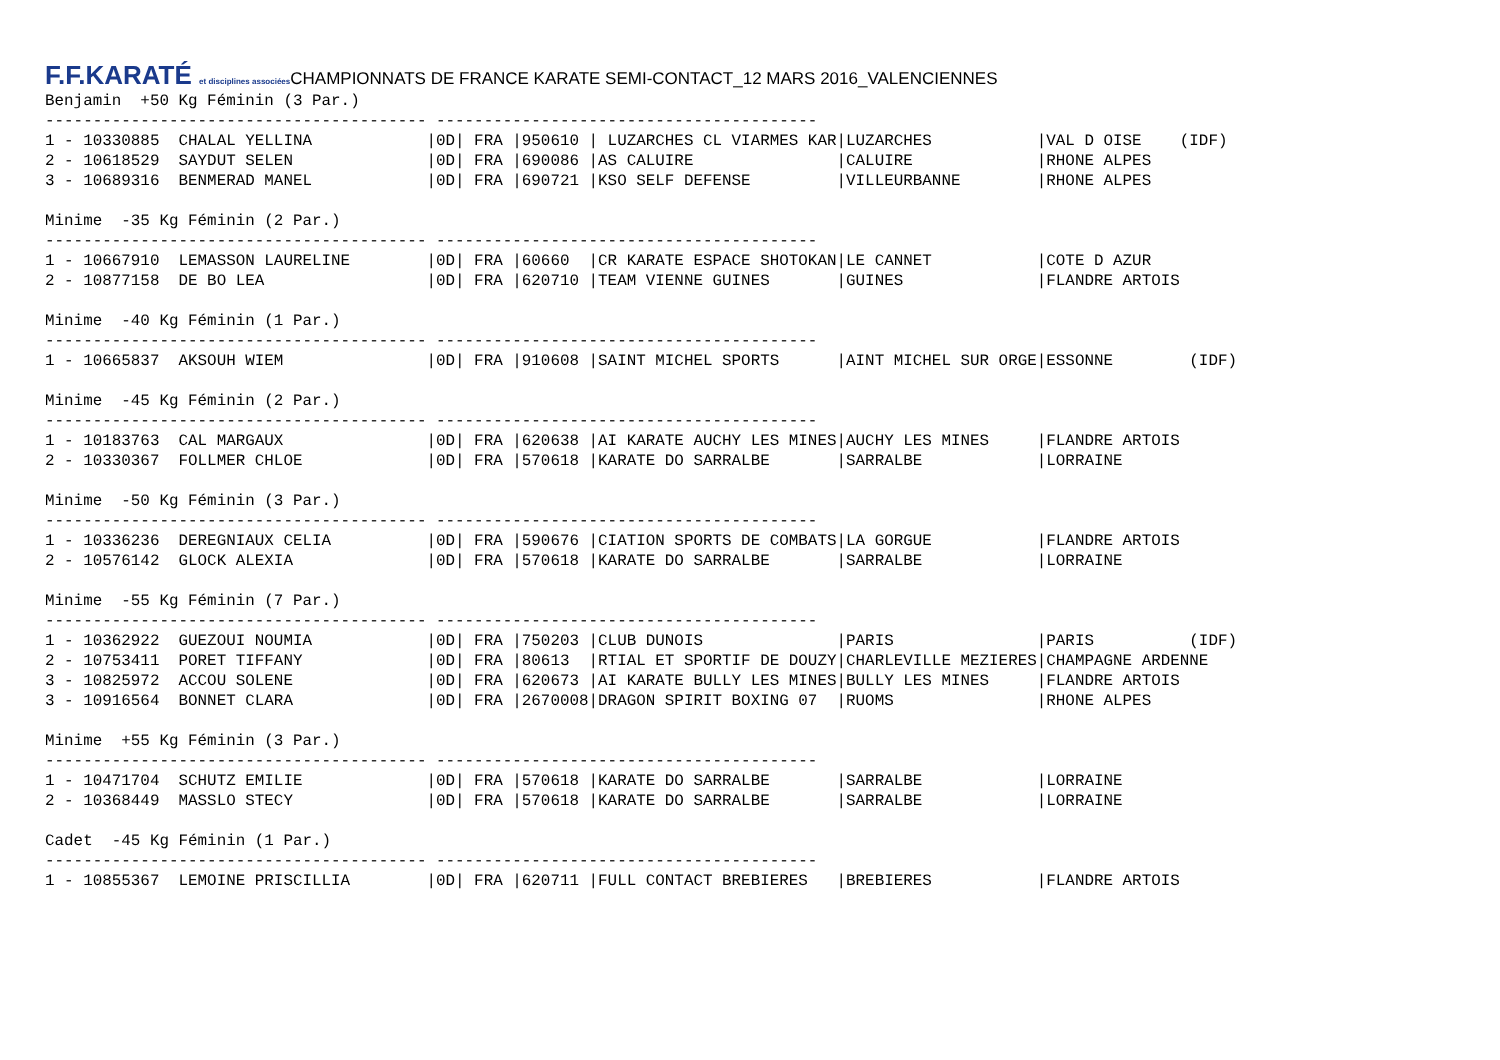F.F.KARATÉ et disciplines associées CHAMPIONNATS DE FRANCE KARATE SEMI-CONTACT_12 MARS 2016_VALENCIENNES
Benjamin  +50 Kg Féminin (3 Par.)
---------------------------------------- ----------------------------------------
1 - 10330885  CHALAL YELLINA            |0D| FRA |950610 | LUZARCHES CL VIARMES KAR|LUZARCHES           |VAL D OISE    (IDF)
2 - 10618529  SAYDUT SELEN              |0D| FRA |690086 |AS CALUIRE               |CALUIRE             |RHONE ALPES
3 - 10689316  BENMERAD MANEL            |0D| FRA |690721 |KSO SELF DEFENSE         |VILLEURBANNE        |RHONE ALPES

Minime  -35 Kg Féminin (2 Par.)
---------------------------------------- ----------------------------------------
1 - 10667910  LEMASSON LAURELINE        |0D| FRA |60660  |CR KARATE ESPACE SHOTOKAN|LE CANNET           |COTE D AZUR
2 - 10877158  DE BO LEA                 |0D| FRA |620710 |TEAM VIENNE GUINES       |GUINES              |FLANDRE ARTOIS

Minime  -40 Kg Féminin (1 Par.)
---------------------------------------- ----------------------------------------
1 - 10665837  AKSOUH WIEM               |0D| FRA |910608 |SAINT MICHEL SPORTS      |AINT MICHEL SUR ORGE|ESSONNE        (IDF)

Minime  -45 Kg Féminin (2 Par.)
---------------------------------------- ----------------------------------------
1 - 10183763  CAL MARGAUX               |0D| FRA |620638 |AI KARATE AUCHY LES MINES|AUCHY LES MINES     |FLANDRE ARTOIS
2 - 10330367  FOLLMER CHLOE             |0D| FRA |570618 |KARATE DO SARRALBE       |SARRALBE            |LORRAINE

Minime  -50 Kg Féminin (3 Par.)
---------------------------------------- ----------------------------------------
1 - 10336236  DEREGNIAUX CELIA          |0D| FRA |590676 |CIATION SPORTS DE COMBATS|LA GORGUE           |FLANDRE ARTOIS
2 - 10576142  GLOCK ALEXIA              |0D| FRA |570618 |KARATE DO SARRALBE       |SARRALBE            |LORRAINE

Minime  -55 Kg Féminin (7 Par.)
---------------------------------------- ----------------------------------------
1 - 10362922  GUEZOUI NOUMIA            |0D| FRA |750203 |CLUB DUNOIS              |PARIS               |PARIS          (IDF)
2 - 10753411  PORET TIFFANY             |0D| FRA |80613  |RTIAL ET SPORTIF DE DOUZY|CHARLEVILLE MEZIERES|CHAMPAGNE ARDENNE
3 - 10825972  ACCOU SOLENE              |0D| FRA |620673 |AI KARATE BULLY LES MINES|BULLY LES MINES     |FLANDRE ARTOIS
3 - 10916564  BONNET CLARA              |0D| FRA |2670008|DRAGON SPIRIT BOXING 07  |RUOMS               |RHONE ALPES

Minime  +55 Kg Féminin (3 Par.)
---------------------------------------- ----------------------------------------
1 - 10471704  SCHUTZ EMILIE             |0D| FRA |570618 |KARATE DO SARRALBE       |SARRALBE            |LORRAINE
2 - 10368449  MASSLO STECY              |0D| FRA |570618 |KARATE DO SARRALBE       |SARRALBE            |LORRAINE

Cadet  -45 Kg Féminin (1 Par.)
---------------------------------------- ----------------------------------------
1 - 10855367  LEMOINE PRISCILLIA        |0D| FRA |620711 |FULL CONTACT BREBIERES   |BREBIERES           |FLANDRE ARTOIS